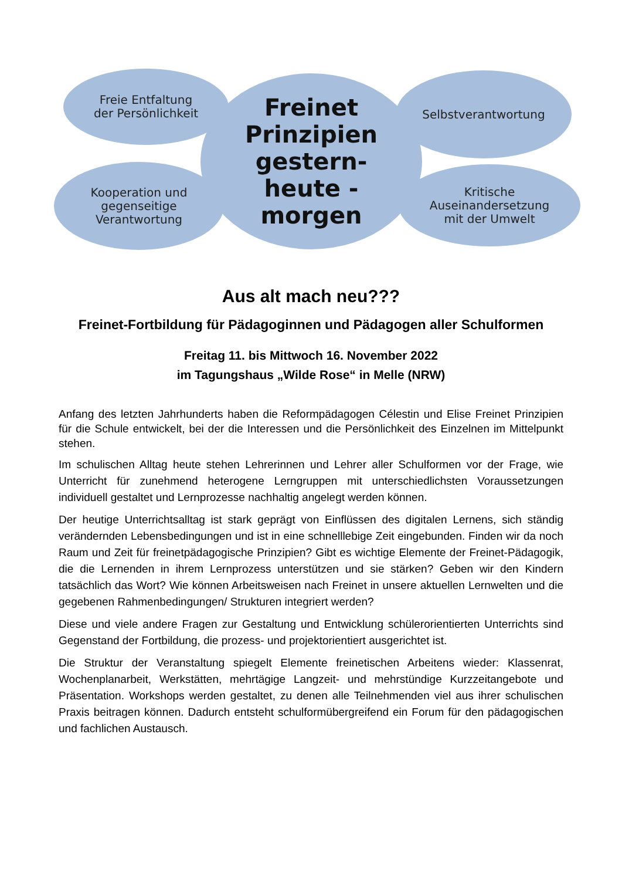Freinet
Prinzipien
gestern-
heute -
morgen
Freie Entfaltung
der Persönlichkeit
Selbstverantwortung
Kooperation und
gegenseitige
Verantwortung
Kritische
Auseinandersetzung
mit der Umwelt
Aus alt mach neu???
Freinet-Fortbildung für Pädagoginnen und Pädagogen aller Schulformen
Freitag 11. bis Mittwoch 16. November 2022
im Tagungshaus „Wilde Rose“ in Melle (NRW)
Anfang des letzten Jahrhunderts haben die Reformpädagogen Célestin und Elise Freinet Prinzipien für die Schule entwickelt, bei der die Interessen und die Persönlichkeit des Einzelnen im Mittelpunkt stehen.
Im schulischen Alltag heute stehen Lehrerinnen und Lehrer aller Schulformen vor der Frage, wie Unterricht für zunehmend heterogene Lerngruppen mit unterschiedlichsten Voraussetzungen individuell gestaltet und Lernprozesse nachhaltig angelegt werden können.
Der heutige Unterrichtsalltag ist stark geprägt von Einflüssen des digitalen Lernens, sich ständig verändernden Lebensbedingungen und ist in eine schnelllebige Zeit eingebunden. Finden wir da noch Raum und Zeit für freinetpädagogische Prinzipien? Gibt es wichtige Elemente der Freinet-Pädagogik, die die Lernenden in ihrem Lernprozess unterstützen und sie stärken? Geben wir den Kindern tatsächlich das Wort? Wie können Arbeitsweisen nach Freinet in unsere aktuellen Lernwelten und die gegebenen Rahmenbedingungen/ Strukturen integriert werden?
Diese und viele andere Fragen zur Gestaltung und Entwicklung schülerorientierten Unterrichts sind Gegenstand der Fortbildung, die prozess- und projektorientiert ausgerichtet ist.
Die Struktur der Veranstaltung spiegelt Elemente freinetischen Arbeitens wieder: Klassenrat, Wochenplanarbeit, Werkstätten, mehrtägige Langzeit- und mehrstündige Kurzzeitangebote und Präsentation. Workshops werden gestaltet, zu denen alle Teilnehmenden viel aus ihrer schulischen Praxis beitragen können. Dadurch entsteht schulformübergreifend ein Forum für den pädagogischen und fachlichen Austausch.